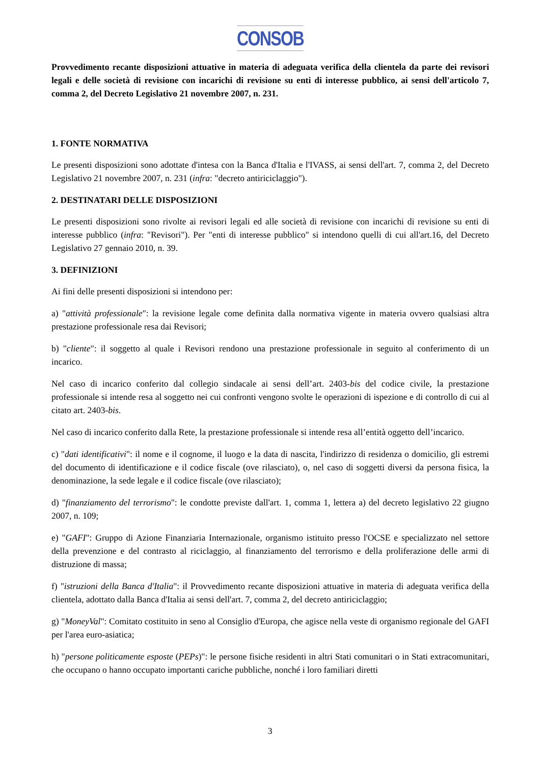CONSOB
Provvedimento recante disposizioni attuative in materia di adeguata verifica della clientela da parte dei revisori legali e delle società di revisione con incarichi di revisione su enti di interesse pubblico, ai sensi dell'articolo 7, comma 2, del Decreto Legislativo 21 novembre 2007, n. 231.
1. FONTE NORMATIVA
Le presenti disposizioni sono adottate d'intesa con la Banca d'Italia e l'IVASS, ai sensi dell'art. 7, comma 2, del Decreto Legislativo 21 novembre 2007, n. 231 (infra: "decreto antiriciclaggio").
2. DESTINATARI DELLE DISPOSIZIONI
Le presenti disposizioni sono rivolte ai revisori legali ed alle società di revisione con incarichi di revisione su enti di interesse pubblico (infra: "Revisori"). Per "enti di interesse pubblico" si intendono quelli di cui all'art.16, del Decreto Legislativo 27 gennaio 2010, n. 39.
3. DEFINIZIONI
Ai fini delle presenti disposizioni si intendono per:
a) "attività professionale": la revisione legale come definita dalla normativa vigente in materia ovvero qualsiasi altra prestazione professionale resa dai Revisori;
b) "cliente": il soggetto al quale i Revisori rendono una prestazione professionale in seguito al conferimento di un incarico.
Nel caso di incarico conferito dal collegio sindacale ai sensi dell’art. 2403-bis del codice civile, la prestazione professionale si intende resa al soggetto nei cui confronti vengono svolte le operazioni di ispezione e di controllo di cui al citato art. 2403-bis.
Nel caso di incarico conferito dalla Rete, la prestazione professionale si intende resa all’entità oggetto dell’incarico.
c) "dati identificativi": il nome e il cognome, il luogo e la data di nascita, l'indirizzo di residenza o domicilio, gli estremi del documento di identificazione e il codice fiscale (ove rilasciato), o, nel caso di soggetti diversi da persona fisica, la denominazione, la sede legale e il codice fiscale (ove rilasciato);
d) "finanziamento del terrorismo": le condotte previste dall'art. 1, comma 1, lettera a) del decreto legislativo 22 giugno 2007, n. 109;
e) "GAFI": Gruppo di Azione Finanziaria Internazionale, organismo istituito presso l'OCSE e specializzato nel settore della prevenzione e del contrasto al riciclaggio, al finanziamento del terrorismo e della proliferazione delle armi di distruzione di massa;
f) "istruzioni della Banca d'Italia": il Provvedimento recante disposizioni attuative in materia di adeguata verifica della clientela, adottato dalla Banca d'Italia ai sensi dell'art. 7, comma 2, del decreto antiriciclaggio;
g) "MoneyVal": Comitato costituito in seno al Consiglio d'Europa, che agisce nella veste di organismo regionale del GAFI per l'area euro-asiatica;
h) "persone politicamente esposte (PEPs)": le persone fisiche residenti in altri Stati comunitari o in Stati extracomunitari, che occupano o hanno occupato importanti cariche pubbliche, nonché i loro familiari diretti
3